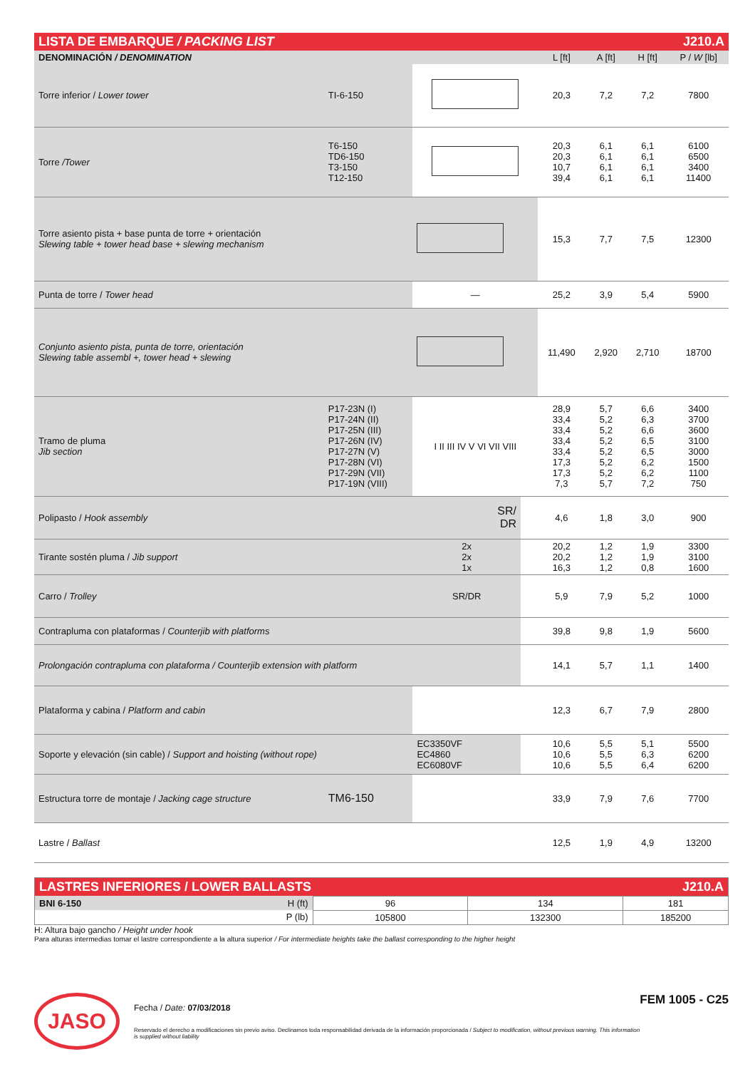| LISTA DE EMBARQUE / PACKING LIST | | | | J210.A | | | |
| DENOMINACIÓN / DENOMINATION | | | | L [ft] | A [ft] | H [ft] | P / W [lb] |
| Torre inferior / Lower tower | TI-6-150 | | | 20,3 | 7,2 | 7,2 | 7800 |
| Torre /Tower | T6-150 TD6-150 T3-150 T12-150 | | | 20,3 20,3 10,7 39,4 | 6,1 6,1 6,1 6,1 | 6,1 6,1 6,1 6,1 | 6100 6500 3400 11400 |
| Torre asiento pista + base punta de torre + orientación Slewing table + tower head base + slewing mechanism | | | | 15,3 | 7,7 | 7,5 | 12300 |
| Punta de torre / Tower head | | — | | 25,2 | 3,9 | 5,4 | 5900 |
| Conjunto asiento pista, punta de torre, orientación Slewing table assembl +, tower head + slewing | | | | 11,490 | 2,920 | 2,710 | 18700 |
| Tramo de pluma Jib section | P17-23N (I) P17-24N (II) P17-25N (III) P17-26N (IV) P17-27N (V) P17-28N (VI) P17-29N (VII) P17-19N (VIII) | I II III IV V VI VII VIII | | 28,9 33,4 33,4 33,4 33,4 17,3 17,3 7,3 | 5,7 5,2 5,2 5,2 5,2 5,2 5,2 5,7 | 6,6 6,3 6,6 6,5 6,5 6,2 6,2 7,2 | 3400 3700 3600 3100 3000 1500 1100 750 |
| Polipasto / Hook assembly | | SR/ DR | | 4,6 | 1,8 | 3,0 | 900 |
| Tirante sostén pluma / Jib support | | 2x 2x 1x | | 20,2 20,2 16,3 | 1,2 1,2 1,2 | 1,9 1,9 0,8 | 3300 3100 1600 |
| Carro / Trolley | | SR/DR | | 5,9 | 7,9 | 5,2 | 1000 |
| Contrapluma con plataformas / Counterjib with platforms | | | | 39,8 | 9,8 | 1,9 | 5600 |
| Prolongación contrapluma con plataforma / Counterjib extension with platform | | | | 14,1 | 5,7 | 1,1 | 1400 |
| Plataforma y cabina / Platform and cabin | | | | 12,3 | 6,7 | 7,9 | 2800 |
| Soporte y elevación (sin cable) / Support and hoisting (without rope) | | EC3350VF EC4860 EC6080VF | | 10,6 10,6 10,6 | 5,5 5,5 5,5 | 5,1 6,3 6,4 | 5500 6200 6200 |
| Estructura torre de montaje / Jacking cage structure | TM6-150 | | | 33,9 | 7,9 | 7,6 | 7700 |
| Lastre / Ballast | | | | 12,5 | 1,9 | 4,9 | 13200 |
| LASTRES INFERIORES / LOWER BALLASTS | | | J210.A |
| BNI 6-150 H (ft) | 96 | 134 | 181 |
| P (lb) | 105800 | 132300 | 185200 |
H: Altura bajo gancho / Height under hook
Para alturas intermedias tomar el lastre correspondiente a la altura superior / For intermediate heights take the ballast corresponding to the higher height
JASO
Fecha / Date: 07/03/2018
Reservado el derecho a modificaciones sin previo aviso. Declinamos toda responsabilidad derivada de la información proporcionada / Subject to modification, without previous warning. This information is supplied without liability
FEM 1005 - C25